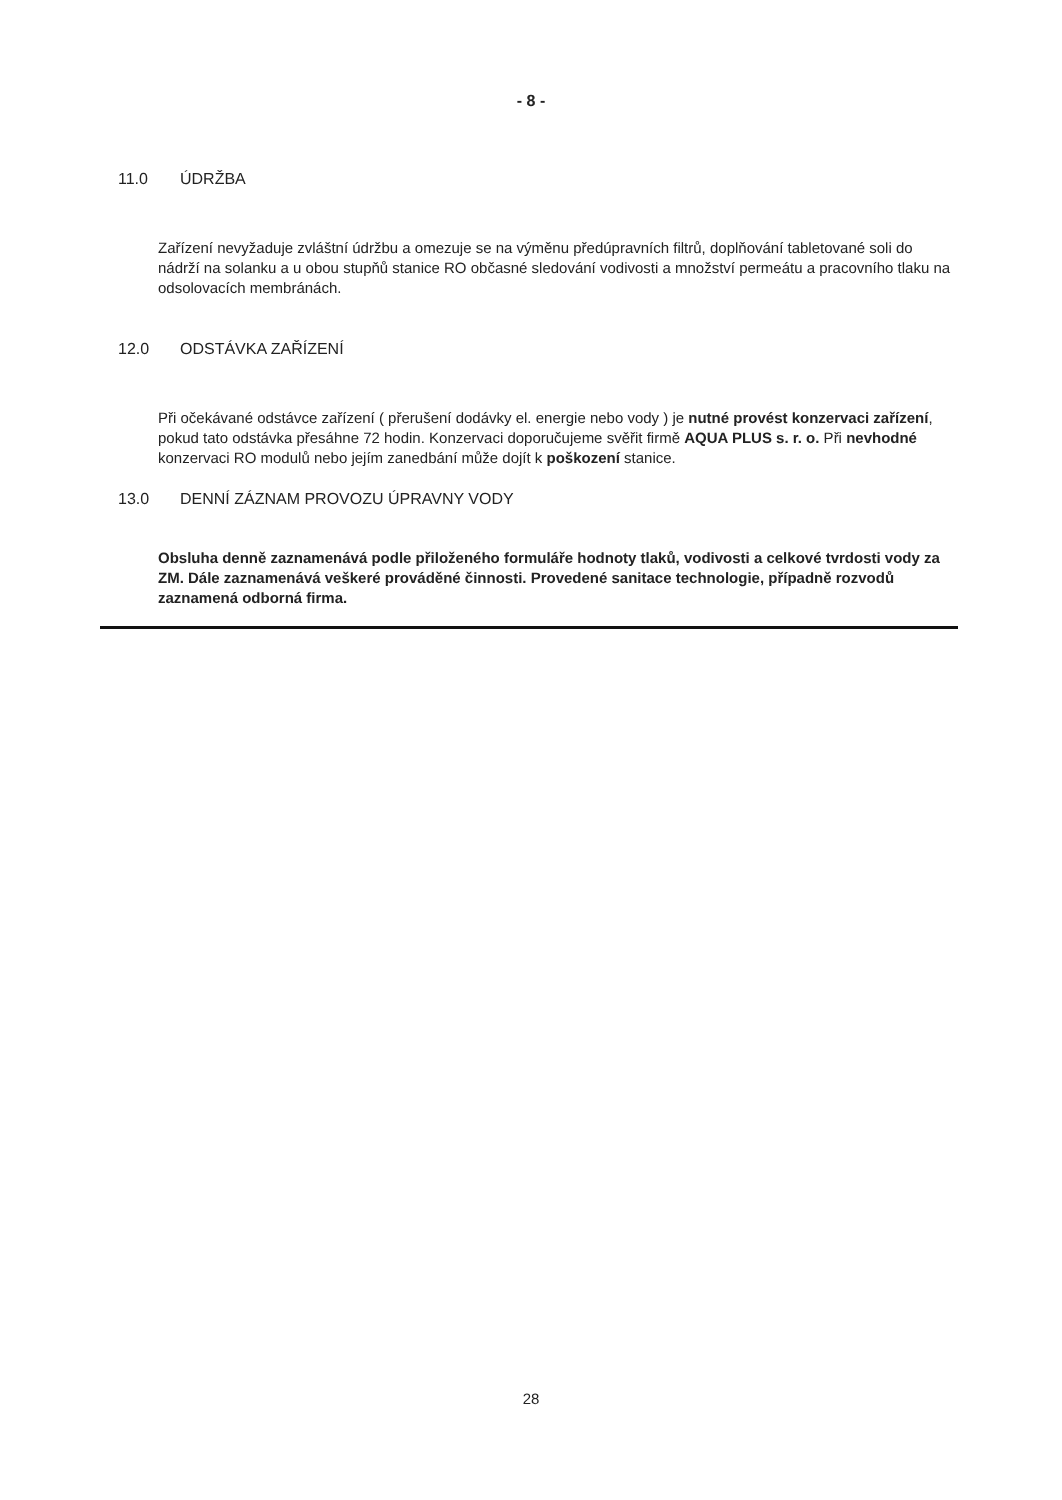- 8 -
11.0 ÚDRŽBA
Zařízení nevyžaduje zvláštní údržbu a omezuje se na výměnu předúpravních filtrů, doplňování tabletované soli do nádrží na solanku a u obou stupňů stanice RO občasné sledování vodivosti a množství permeátu a pracovního tlaku na odsolovacích membránách.
12.0 ODSTÁVKA ZAŘÍZENÍ
Při očekávané odstávce zařízení ( přerušení dodávky el. energie nebo vody ) je nutné provést konzervaci zařízení, pokud tato odstávka přesáhne 72 hodin. Konzervaci doporučujeme svěřit firmě AQUA PLUS s. r. o. Při nevhodné konzervaci RO modulů nebo jejím zanedbání může dojít k poškození stanice.
13.0 DENNÍ ZÁZNAM PROVOZU ÚPRAVNY VODY
Obsluha denně zaznamenává podle přiloženého formuláře hodnoty tlaků, vodivosti a celkové tvrdosti vody za ZM. Dále zaznamenává veškeré prováděné činnosti. Provedené sanitace technologie, případně rozvodů zaznamená odborná firma.
28